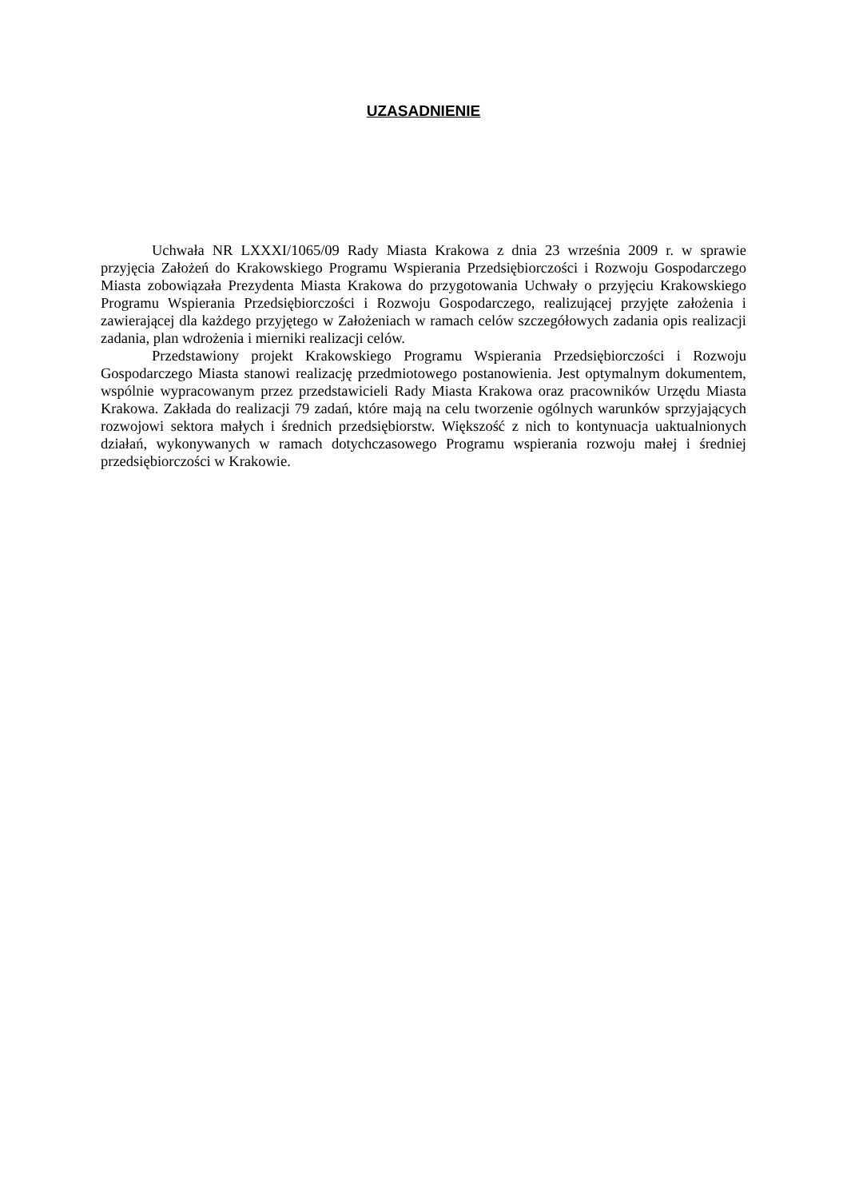UZASADNIENIE
Uchwała NR LXXXI/1065/09 Rady Miasta Krakowa z dnia 23 września 2009 r. w sprawie przyjęcia Założeń do Krakowskiego Programu Wspierania Przedsiębiorczości i Rozwoju Gospodarczego Miasta zobowiązała Prezydenta Miasta Krakowa do przygotowania Uchwały o przyjęciu Krakowskiego Programu Wspierania Przedsiębiorczości i Rozwoju Gospodarczego, realizującej przyjęte założenia i zawierającej dla każdego przyjętego w Założeniach w ramach celów szczegółowych zadania opis realizacji zadania, plan wdrożenia i mierniki realizacji celów.
Przedstawiony projekt Krakowskiego Programu Wspierania Przedsiębiorczości i Rozwoju Gospodarczego Miasta stanowi realizację przedmiotowego postanowienia. Jest optymalnym dokumentem, wspólnie wypracowanym przez przedstawicieli Rady Miasta Krakowa oraz pracowników Urzędu Miasta Krakowa. Zakłada do realizacji 79 zadań, które mają na celu tworzenie ogólnych warunków sprzyjających rozwojowi sektora małych i średnich przedsiębiorstw. Większość z nich to kontynuacja uaktualnionych działań, wykonywanych w ramach dotychczasowego Programu wspierania rozwoju małej i średniej przedsiębiorczości w Krakowie.